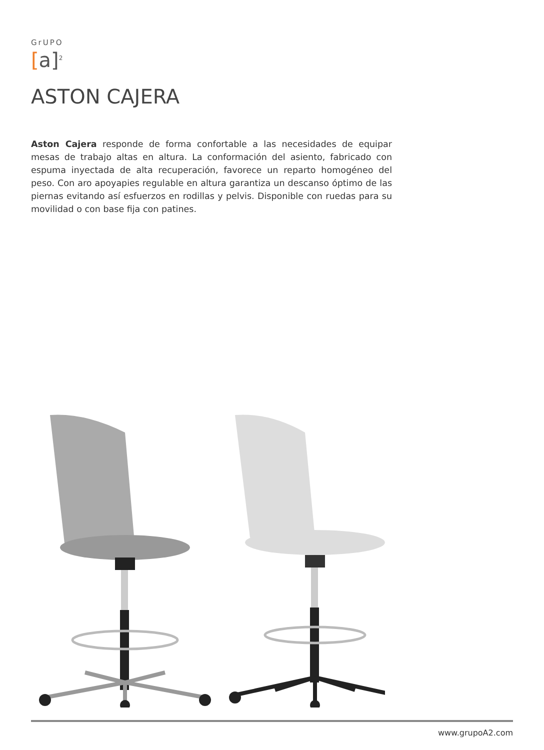GrUPO
[a]<sup>2</sup>
ASTON CAJERA
Aston Cajera responde de forma confortable a las necesidades de equipar mesas de trabajo altas en altura. La conformación del asiento, fabricado con espuma inyectada de alta recuperación, favorece un reparto homogéneo del peso. Con aro apoyapies regulable en altura garantiza un descanso óptimo de las piernas evitando así esfuerzos en rodillas y pelvis. Disponible con ruedas para su movilidad o con base fija con patines.
www.grupoA2.com